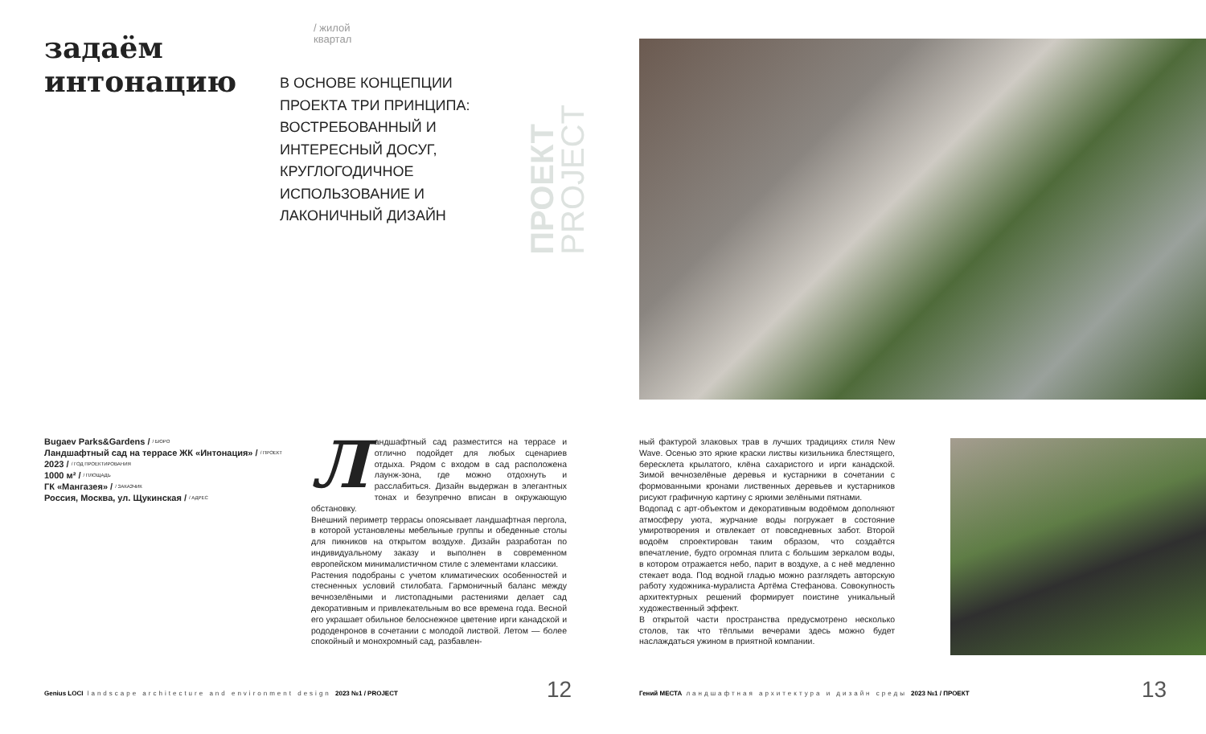задаём
интонацию
/ жилой
квартал
В ОСНОВЕ КОНЦЕПЦИИ ПРОЕКТА ТРИ ПРИНЦИПА: ВОСТРЕБОВАННЫЙ И ИНТЕРЕСНЫЙ ДОСУГ, КРУГЛОГОДИЧНОЕ ИСПОЛЬЗОВАНИЕ И ЛАКОНИЧНЫЙ ДИЗАЙН
ПРОЕКТ
PROJECT
Bugaev Parks&Gardens / / БЮРО
Ландшафтный сад на террасе ЖК «Интонация» / / ПРОЕКТ
2023 / / ГОД ПРОЕКТИРОВАНИЯ
1000 м² / / ПЛОЩАДЬ
ГК «Мангазея» / / ЗАКАЗЧИК
Россия, Москва, ул. Щукинская / / АДРЕС
Ландшафтный сад разместится на террасе и отлично подойдет для любых сценариев отдыха. Рядом с входом в сад расположена лаунж-зона, где можно отдохнуть и расслабиться. Дизайн выдержан в элегантных тонах и безупречно вписан в окружающую обстановку.
Внешний периметр террасы опоясывает ландшафтная пергола, в которой установлены мебельные группы и обеденные столы для пикников на открытом воздухе. Дизайн разработан по индивидуальному заказу и выполнен в современном европейском минималистичном стиле с элементами классики.
Растения подобраны с учетом климатических особенностей и стесненных условий стилобата. Гармоничный баланс между вечнозелёными и листопадными растениями делает сад декоративным и привлекательным во все времена года. Весной его украшает обильное белоснежное цветение ирги канадской и рододенронов в сочетании с молодой листвой. Летом — более спокойный и монохромный сад, разбавлен-
Genius LOCI landscape architecture and environment design 2023 №1 / PROJECT 12
ный фактурой злаковых трав в лучших традициях стиля New Wave. Осенью это яркие краски листвы кизильника блестящего, бересклета крылатого, клёна сахаристого и ирги канадской. Зимой вечнозелёные деревья и кустарники в сочетании с формованными кронами лиственных деревьев и кустарников рисуют графичную картину с яркими зелёными пятнами.
Водопад с арт-объектом и декоративным водоёмом дополняют атмосферу уюта, журчание воды погружает в состояние умиротворения и отвлекает от повседневных забот. Второй водоём спроектирован таким образом, что создаётся впечатление, будто огромная плита с большим зеркалом воды, в котором отражается небо, парит в воздухе, а с неё медленно стекает вода. Под водной гладью можно разглядеть авторскую работу художника-муралиста Артёма Стефанова. Совокупность архитектурных решений формирует поистине уникальный художественный эффект.
В открытой части пространства предусмотрено несколько столов, так что тёплыми вечерами здесь можно будет наслаждаться ужином в приятной компании.
Гений МЕСТА ландшафтная архитектура и дизайн среды 2023 №1 / ПРОЕКТ 13